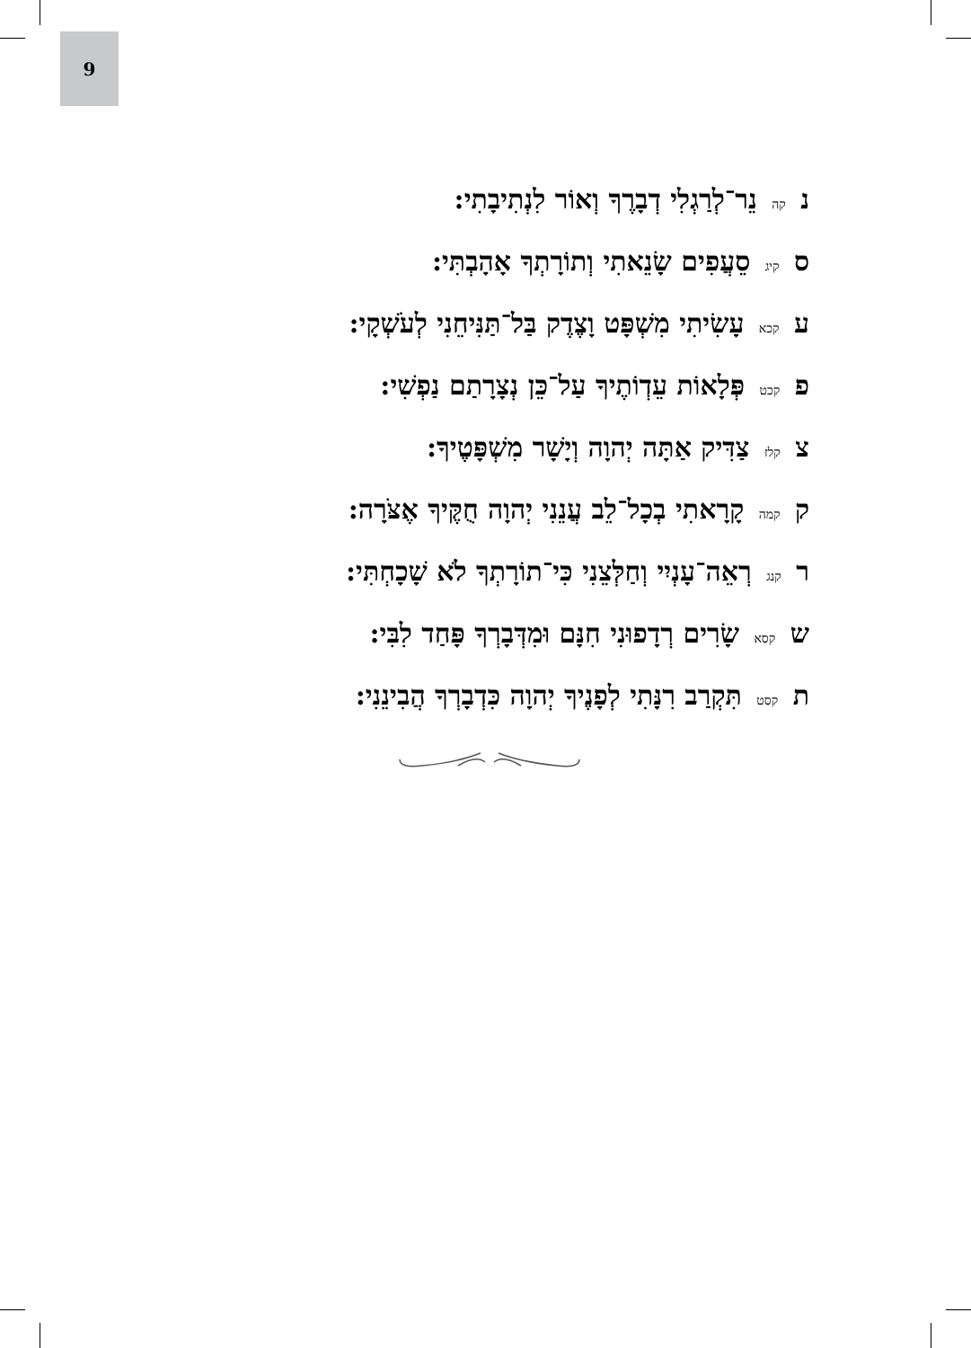9
נ קה נֵר־לְרַגְלִי דְבָרֶךָ וְאוֹר לִנְתִיבָתִי:
ס קיג סֵעֲפִים שָׂנֵאתִי וְתוֹרָתְךָ אָהָבְתִּי:
ע קכא עָשִׂיתִי מִשְׁפָּט וָצֶדֶק בַּל־תַּנִּיחֵנִי לְעֹשְׁקָי:
פ קכט פְּלָאוֹת עֵדְוֹתֶיךָ עַל־כֵּן נְצָרָתַם נַפְשִׁי:
צ קלז צַדִּיק אַתָּה יְהוָה וְיָשָׁר מִשְׁפָּטֶיךָ:
ק קמה קָרָאתִי בְכָל־לֵב עֲנֵנִי יְהוָה חֻקֶּיךָ אֶצֹּרָה:
ר קנג רְאֵה־עָנְיִי וְחַלְּצֵנִי כִּי־תוֹרָתְךָ לֹא שָׁכָחְתִּי:
ש קסא שָׂרִים רְדָפוּנִי חִנָּם וּמִדְּבָרְךָ פָּחַד לִבִּי:
ת קסט תִּקְרַב רִנָּתִי לְפָנֶיךָ יְהוָה כִּדְבָרְךָ הֲבִינֵנִי: